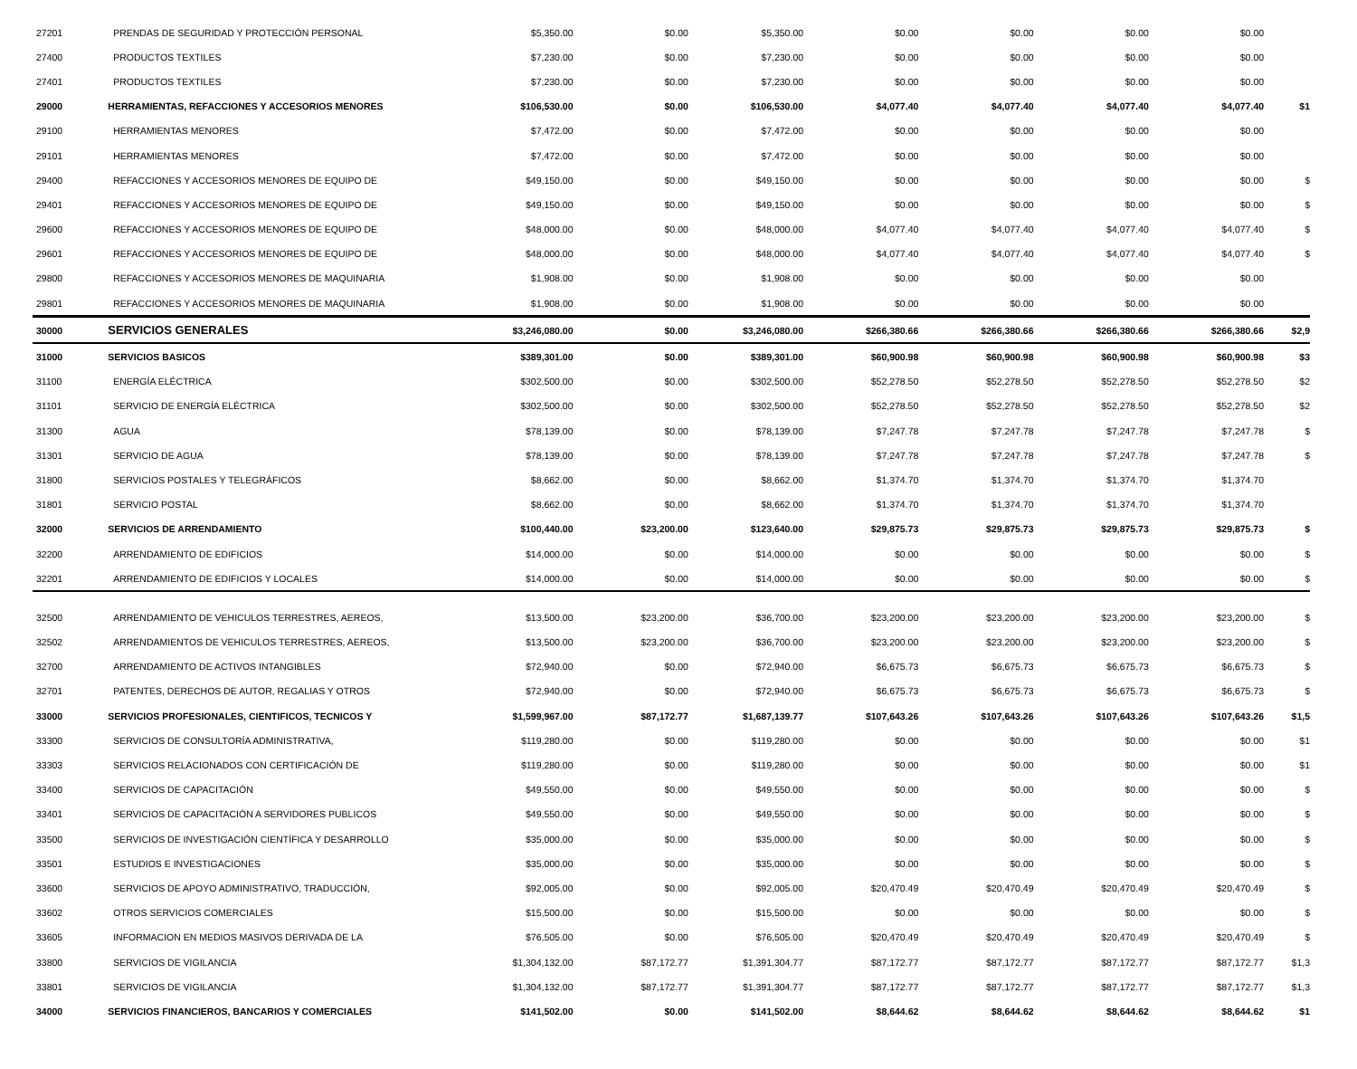| 27201 | PRENDAS DE SEGURIDAD Y PROTECCIÓN PERSONAL | $5,350.00 | $0.00 | $5,350.00 | $0.00 | $0.00 | $0.00 | $0.00 | |
| 27400 | PRODUCTOS TEXTILES | $7,230.00 | $0.00 | $7,230.00 | $0.00 | $0.00 | $0.00 | $0.00 | |
| 27401 | PRODUCTOS TEXTILES | $7,230.00 | $0.00 | $7,230.00 | $0.00 | $0.00 | $0.00 | $0.00 | |
| 29000 | HERRAMIENTAS, REFACCIONES Y ACCESORIOS MENORES | $106,530.00 | $0.00 | $106,530.00 | $4,077.40 | $4,077.40 | $4,077.40 | $4,077.40 | $1 |
| 29100 | HERRAMIENTAS MENORES | $7,472.00 | $0.00 | $7,472.00 | $0.00 | $0.00 | $0.00 | $0.00 | |
| 29101 | HERRAMIENTAS MENORES | $7,472.00 | $0.00 | $7,472.00 | $0.00 | $0.00 | $0.00 | $0.00 | |
| 29400 | REFACCIONES Y ACCESORIOS MENORES DE EQUIPO DE | $49,150.00 | $0.00 | $49,150.00 | $0.00 | $0.00 | $0.00 | $0.00 | $ |
| 29401 | REFACCIONES Y ACCESORIOS MENORES DE EQUIPO DE | $49,150.00 | $0.00 | $49,150.00 | $0.00 | $0.00 | $0.00 | $0.00 | $ |
| 29600 | REFACCIONES Y ACCESORIOS MENORES DE EQUIPO DE | $48,000.00 | $0.00 | $48,000.00 | $4,077.40 | $4,077.40 | $4,077.40 | $4,077.40 | $ |
| 29601 | REFACCIONES Y ACCESORIOS MENORES DE EQUIPO DE | $48,000.00 | $0.00 | $48,000.00 | $4,077.40 | $4,077.40 | $4,077.40 | $4,077.40 | $ |
| 29800 | REFACCIONES Y ACCESORIOS MENORES DE MAQUINARIA | $1,908.00 | $0.00 | $1,908.00 | $0.00 | $0.00 | $0.00 | $0.00 | |
| 29801 | REFACCIONES Y ACCESORIOS MENORES DE MAQUINARIA | $1,908.00 | $0.00 | $1,908.00 | $0.00 | $0.00 | $0.00 | $0.00 | |
| 30000 | SERVICIOS GENERALES | $3,246,080.00 | $0.00 | $3,246,080.00 | $266,380.66 | $266,380.66 | $266,380.66 | $266,380.66 | $2,9 |
| 31000 | SERVICIOS BASICOS | $389,301.00 | $0.00 | $389,301.00 | $60,900.98 | $60,900.98 | $60,900.98 | $60,900.98 | $3 |
| 31100 | ENERGÍA ELÉCTRICA | $302,500.00 | $0.00 | $302,500.00 | $52,278.50 | $52,278.50 | $52,278.50 | $52,278.50 | $2 |
| 31101 | SERVICIO DE ENERGÍA ELÉCTRICA | $302,500.00 | $0.00 | $302,500.00 | $52,278.50 | $52,278.50 | $52,278.50 | $52,278.50 | $2 |
| 31300 | AGUA | $78,139.00 | $0.00 | $78,139.00 | $7,247.78 | $7,247.78 | $7,247.78 | $7,247.78 | $ |
| 31301 | SERVICIO DE AGUA | $78,139.00 | $0.00 | $78,139.00 | $7,247.78 | $7,247.78 | $7,247.78 | $7,247.78 | $ |
| 31800 | SERVICIOS POSTALES Y TELEGRÁFICOS | $8,662.00 | $0.00 | $8,662.00 | $1,374.70 | $1,374.70 | $1,374.70 | $1,374.70 | |
| 31801 | SERVICIO POSTAL | $8,662.00 | $0.00 | $8,662.00 | $1,374.70 | $1,374.70 | $1,374.70 | $1,374.70 | |
| 32000 | SERVICIOS DE ARRENDAMIENTO | $100,440.00 | $23,200.00 | $123,640.00 | $29,875.73 | $29,875.73 | $29,875.73 | $29,875.73 | $ |
| 32200 | ARRENDAMIENTO DE EDIFICIOS | $14,000.00 | $0.00 | $14,000.00 | $0.00 | $0.00 | $0.00 | $0.00 | $ |
| 32201 | ARRENDAMIENTO DE EDIFICIOS Y LOCALES | $14,000.00 | $0.00 | $14,000.00 | $0.00 | $0.00 | $0.00 | $0.00 | $ |
| 32500 | ARRENDAMIENTO DE VEHICULOS TERRESTRES, AEREOS, | $13,500.00 | $23,200.00 | $36,700.00 | $23,200.00 | $23,200.00 | $23,200.00 | $23,200.00 | $ |
| 32502 | ARRENDAMIENTOS DE VEHICULOS TERRESTRES, AEREOS, | $13,500.00 | $23,200.00 | $36,700.00 | $23,200.00 | $23,200.00 | $23,200.00 | $23,200.00 | $ |
| 32700 | ARRENDAMIENTO DE ACTIVOS INTANGIBLES | $72,940.00 | $0.00 | $72,940.00 | $6,675.73 | $6,675.73 | $6,675.73 | $6,675.73 | $ |
| 32701 | PATENTES, DERECHOS DE AUTOR, REGALIAS Y OTROS | $72,940.00 | $0.00 | $72,940.00 | $6,675.73 | $6,675.73 | $6,675.73 | $6,675.73 | $ |
| 33000 | SERVICIOS PROFESIONALES, CIENTIFICOS, TECNICOS Y | $1,599,967.00 | $87,172.77 | $1,687,139.77 | $107,643.26 | $107,643.26 | $107,643.26 | $107,643.26 | $1,5 |
| 33300 | SERVICIOS DE CONSULTORÍA ADMINISTRATIVA, | $119,280.00 | $0.00 | $119,280.00 | $0.00 | $0.00 | $0.00 | $0.00 | $1 |
| 33303 | SERVICIOS RELACIONADOS CON CERTIFICACIÓN DE | $119,280.00 | $0.00 | $119,280.00 | $0.00 | $0.00 | $0.00 | $0.00 | $1 |
| 33400 | SERVICIOS DE CAPACITACIÓN | $49,550.00 | $0.00 | $49,550.00 | $0.00 | $0.00 | $0.00 | $0.00 | $ |
| 33401 | SERVICIOS DE CAPACITACIÓN A SERVIDORES PUBLICOS | $49,550.00 | $0.00 | $49,550.00 | $0.00 | $0.00 | $0.00 | $0.00 | $ |
| 33500 | SERVICIOS DE INVESTIGACIÓN CIENTÍFICA Y DESARROLLO | $35,000.00 | $0.00 | $35,000.00 | $0.00 | $0.00 | $0.00 | $0.00 | $ |
| 33501 | ESTUDIOS E INVESTIGACIONES | $35,000.00 | $0.00 | $35,000.00 | $0.00 | $0.00 | $0.00 | $0.00 | $ |
| 33600 | SERVICIOS DE APOYO ADMINISTRATIVO, TRADUCCIÓN, | $92,005.00 | $0.00 | $92,005.00 | $20,470.49 | $20,470.49 | $20,470.49 | $20,470.49 | $ |
| 33602 | OTROS SERVICIOS COMERCIALES | $15,500.00 | $0.00 | $15,500.00 | $0.00 | $0.00 | $0.00 | $0.00 | $ |
| 33605 | INFORMACION EN MEDIOS MASIVOS DERIVADA DE LA | $76,505.00 | $0.00 | $76,505.00 | $20,470.49 | $20,470.49 | $20,470.49 | $20,470.49 | $ |
| 33800 | SERVICIOS DE VIGILANCIA | $1,304,132.00 | $87,172.77 | $1,391,304.77 | $87,172.77 | $87,172.77 | $87,172.77 | $87,172.77 | $1,3 |
| 33801 | SERVICIOS DE VIGILANCIA | $1,304,132.00 | $87,172.77 | $1,391,304.77 | $87,172.77 | $87,172.77 | $87,172.77 | $87,172.77 | $1,3 |
| 34000 | SERVICIOS FINANCIEROS, BANCARIOS Y COMERCIALES | $141,502.00 | $0.00 | $141,502.00 | $8,644.62 | $8,644.62 | $8,644.62 | $8,644.62 | $1 |